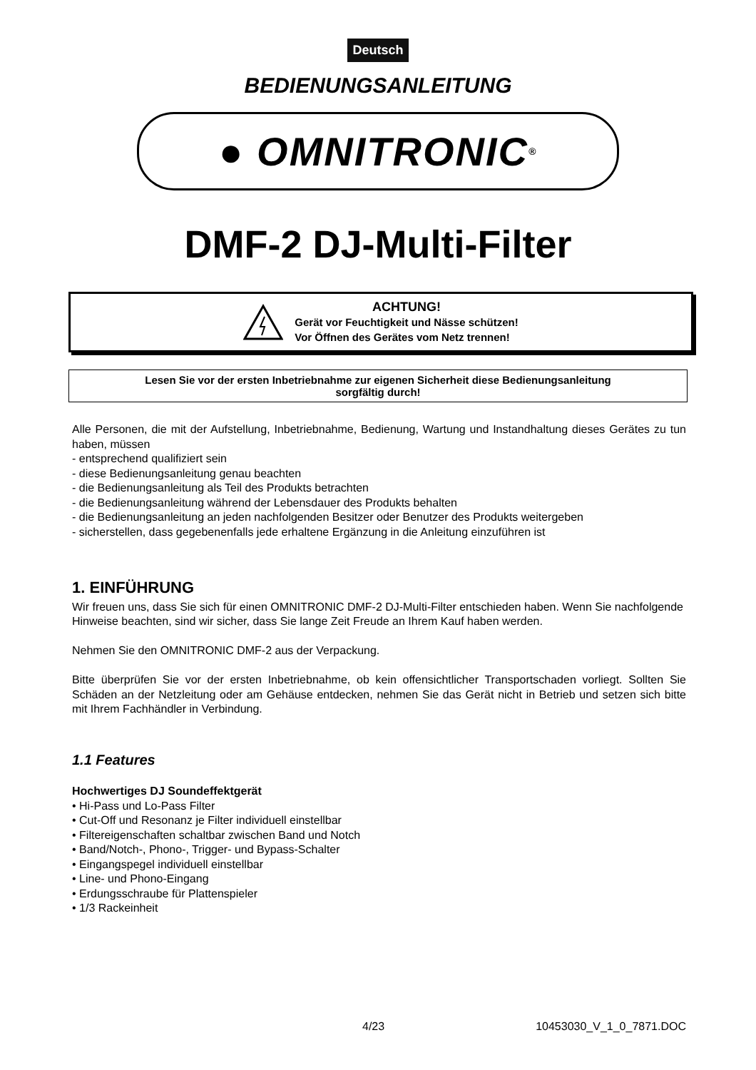Deutsch
BEDIENUNGSANLEITUNG
● OMNITRONIC <sup>®</sup>
DMF-2 DJ-Multi-Filter
ACHTUNG!
Gerät vor Feuchtigkeit und Nässe schützen!
Vor Öffnen des Gerätes vom Netz trennen!
Lesen Sie vor der ersten Inbetriebnahme zur eigenen Sicherheit diese Bedienungsanleitung
sorgfältig durch!
Alle Personen, die mit der Aufstellung, Inbetriebnahme, Bedienung, Wartung und Instandhaltung dieses Gerätes zu tun haben, müssen
- entsprechend qualifiziert sein
- diese Bedienungsanleitung genau beachten
- die Bedienungsanleitung als Teil des Produkts betrachten
- die Bedienungsanleitung während der Lebensdauer des Produkts behalten
- die Bedienungsanleitung an jeden nachfolgenden Besitzer oder Benutzer des Produkts weitergeben
- sicherstellen, dass gegebenenfalls jede erhaltene Ergänzung in die Anleitung einzuführen ist
1. EINFÜHRUNG
Wir freuen uns, dass Sie sich für einen OMNITRONIC DMF-2 DJ-Multi-Filter entschieden haben. Wenn Sie nachfolgende Hinweise beachten, sind wir sicher, dass Sie lange Zeit Freude an Ihrem Kauf haben werden.
Nehmen Sie den OMNITRONIC DMF-2 aus der Verpackung.
Bitte überprüfen Sie vor der ersten Inbetriebnahme, ob kein offensichtlicher Transportschaden vorliegt. Sollten Sie Schäden an der Netzleitung oder am Gehäuse entdecken, nehmen Sie das Gerät nicht in Betrieb und setzen sich bitte mit Ihrem Fachhändler in Verbindung.
1.1 Features
Hochwertiges DJ Soundeffektgerät
• Hi-Pass und Lo-Pass Filter
• Cut-Off und Resonanz je Filter individuell einstellbar
• Filtereigenschaften schaltbar zwischen Band und Notch
• Band/Notch-, Phono-, Trigger- und Bypass-Schalter
• Eingangspegel individuell einstellbar
• Line- und Phono-Eingang
• Erdungsschraube für Plattenspieler
• 1/3 Rackeinheit
4/23 10453030_V_1_0_7871.DOC